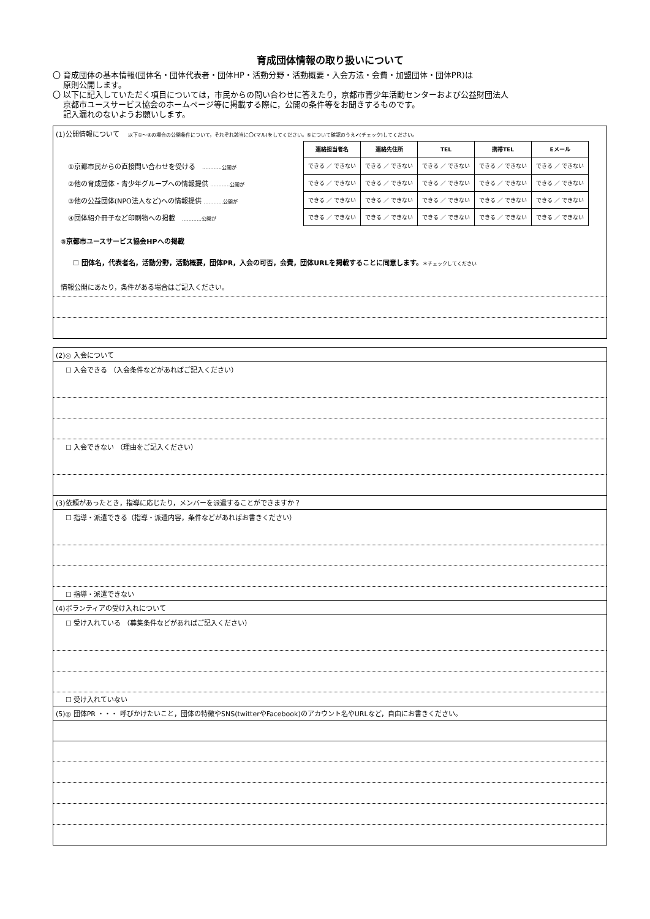育成団体情報の取り扱いについて
〇 育成団体の基本情報(団体名・団体代表者・団体HP・活動分野・活動概要・入会方法・会費・加盟団体・団体PR)は
原則公開します。
〇 以下に記入していただく項目については，市民からの問い合わせに答えたり，京都市青少年活動センターおよび公益財団法人
京都市ユースサービス協会のホームページ等に掲載する際に，公開の条件等をお聞きするものです。
記入漏れのないようお願いします。
(1)公開情報について　 以下①～④の場合の公開条件について，それぞれ該当に〇(マル)をしてください。⑤について確認のうえ✔(チェック)してください。
| | 連絡担当者名 | 連絡先住所 | TEL | 携帯TEL | Eメール |
| --- | --- | --- | --- | --- | --- |
| ①京都市民からの直接問い合わせを受ける …………公開が | できる ／ できない | できる ／ できない | できる ／ できない | できる ／ できない | できる ／ できない |
| ②他の育成団体・青少年グループへの情報提供 …………公開が | できる ／ できない | できる ／ できない | できる ／ できない | できる ／ できない | できる ／ できない |
| ③他の公益団体(NPO法人など)への情報提供 …………公開が | できる ／ できない | できる ／ できない | できる ／ できない | できる ／ できない | できる ／ できない |
| ④団体紹介冊子など印刷物への掲載 …………公開が | できる ／ できない | できる ／ できない | できる ／ できない | できる ／ できない | できる ／ できない |
⑤京都市ユースサービス協会HPへの掲載
☐ 団体名，代表者名，活動分野，活動概要，団体PR，入会の可否，会費，団体URLを掲載することに同意します。＊チェックしてください
情報公開にあたり，条件がある場合はご記入ください。
(2)◎ 入会について
☐ 入会できる （入会条件などがあればご記入ください）
☐ 入会できない （理由をご記入ください）
(3)依頼があったとき，指導に応じたり，メンバーを派遣することができますか？
☐ 指導・派遣できる（指導・派遣内容，条件などがあればお書きください）
☐ 指導・派遣できない
(4)ボランティアの受け入れについて
☐ 受け入れている （募集条件などがあればご記入ください）
☐ 受け入れていない
(5)◎ 団体PR ・・・ 呼びかけたいこと，団体の特徴やSNS(twitterやFacebook)のアカウント名やURLなど，自由にお書きください。